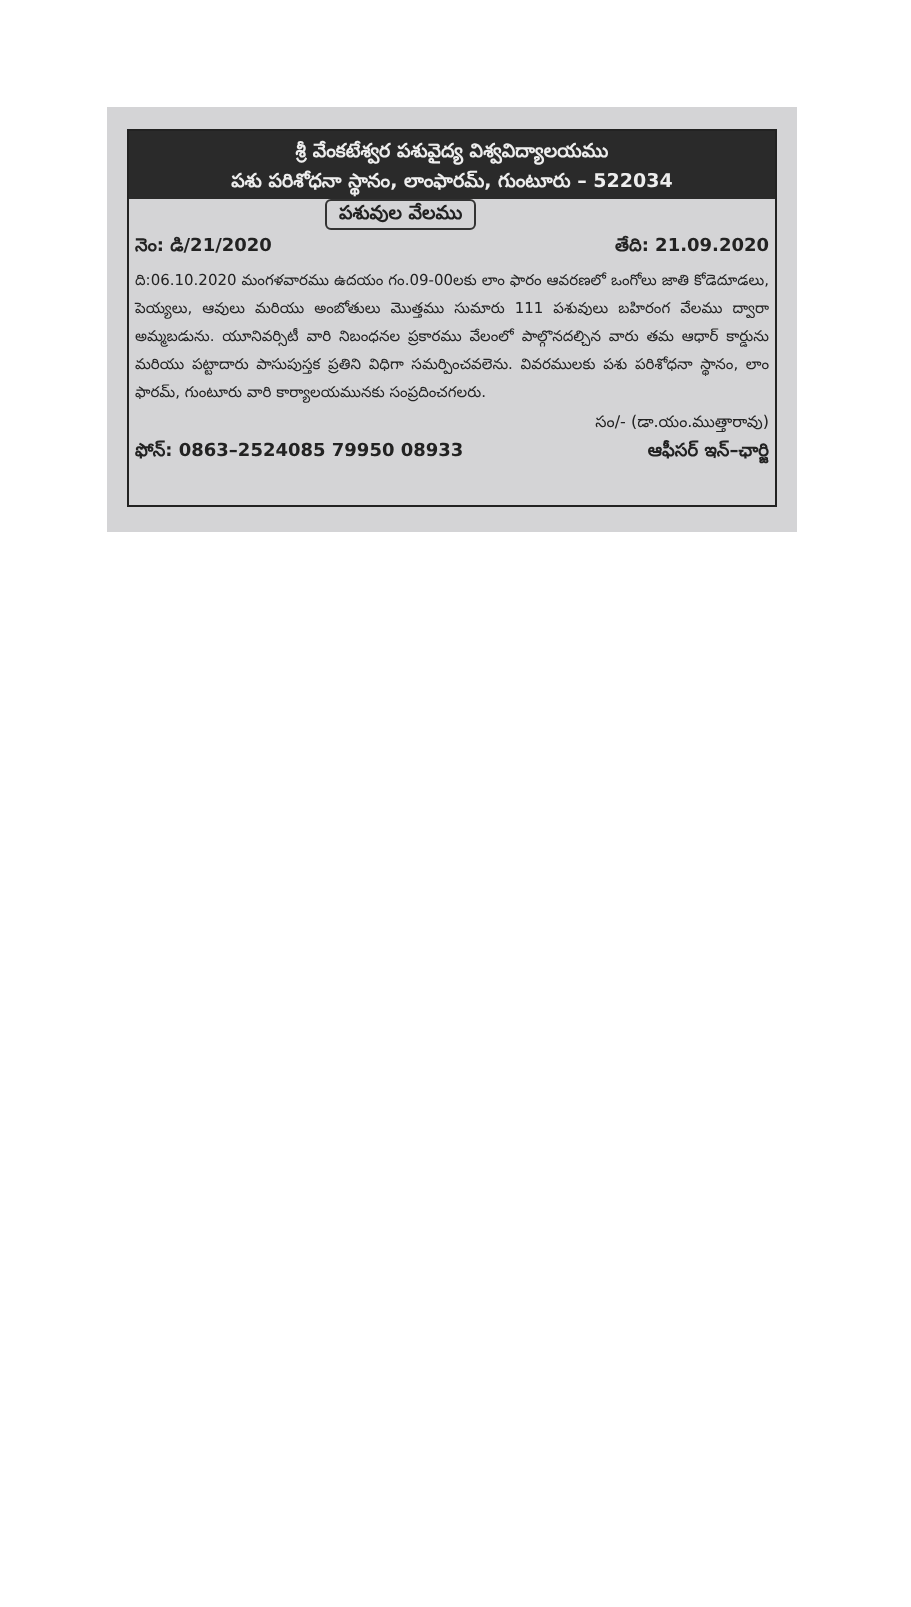శ్రీ వేంకటేశ్వర పశువైద్య విశ్వవిద్యాలయము
పశు పరిశోధనా స్థానం, లాంఫారమ్, గుంటూరు – 522034
పశువుల వేలము
నెం: డి/21/2020 తేది: 21.09.2020
ది:06.10.2020 మంగళవారము ఉదయం గం.09-00లకు లాం ఫారం ఆవరణలో ఒంగోలు జాతి కోడెదూడలు, పెయ్యలు, ఆవులు మరియు అంబోతులు మొత్తము సుమారు 111 పశువులు బహిరంగ వేలము ద్వారా అమ్మబడును. యూనివర్సిటీ వారి నిబంధనల ప్రకారము వేలంలో పాల్గొనదల్చిన వారు తమ ఆధార్ కార్డును మరియు పట్టాదారు పాసుపుస్తక ప్రతిని విధిగా సమర్పించవలెను. వివరములకు పశు పరిశోధనా స్థానం, లాం ఫారమ్, గుంటూరు వారి కార్యాలయమునకు సంప్రదించగలరు.
సం/- (డా.యం.ముత్తారావు)
ఫోన్: 0863–2524085 79950 08933 ఆఫీసర్ ఇన్–ఛార్జి